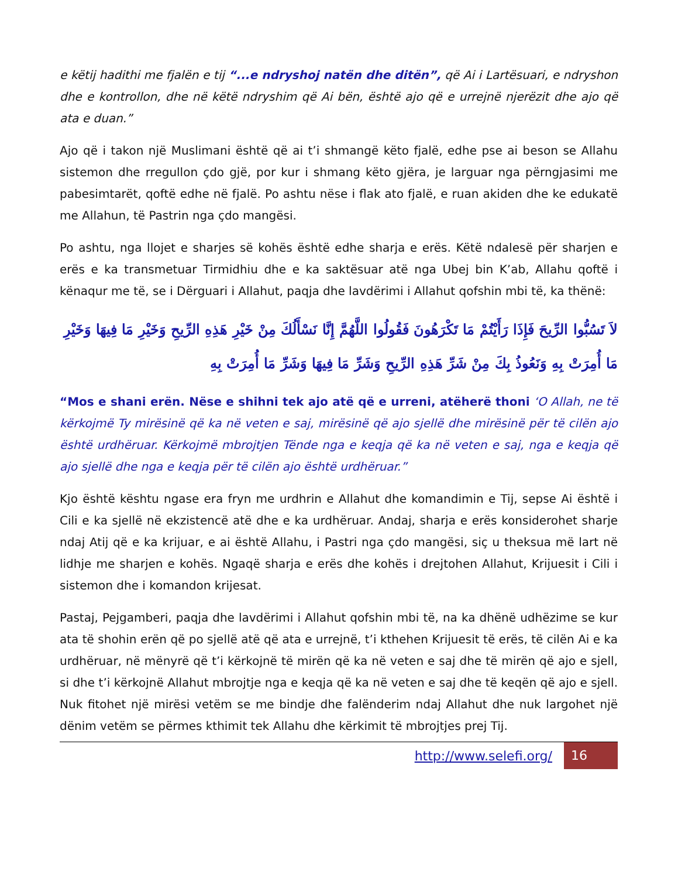e këtij hadithi me fjalën e tij “...e ndryshoj natën dhe ditën”, që Ai i Lartësuari, e ndryshon dhe e kontrollon, dhe në këtë ndryshim që Ai bën, është ajo që e urrejnë njerëzit dhe ajo që ata e duan.”
Ajo që i takon një Muslimani është që ai t’i shmangë këto fjalë, edhe pse ai beson se Allahu sistemon dhe rregullon çdo gjë, por kur i shmang këto gjëra, je larguar nga përngjasimi me pabesimtarët, qoftë edhe në fjalë. Po ashtu nëse i flak ato fjalë, e ruan akiden dhe ke edukatë me Allahun, të Pastrin nga çdo mangësi.
Po ashtu, nga llojet e sharjes së kohës është edhe sharja e erës. Këtë ndalesë për sharjen e erës e ka transmetuar Tirmidhiu dhe e ka saktësuar atë nga Ubej bin K’ab, Allahu qoftë i kënaqur me të, se i Dërguari i Allahut, paqja dhe lavdërimi i Allahut qofshin mbi të, ka thënë:
لاَ تَسُبُّوا الرِّيحَ فَإِذَا رَأَيْتُمْ مَا تَكْرَهُونَ فَقُولُوا اللَّهُمَّ إِنَّا نَسْأَلُكَ مِنْ خَيْرِ هَذِهِ الرِّيحِ وَخَيْرِ مَا فِيهَا وَخَيْرِ مَا أُمِرَتْ بِهِ وَنَعُوذُ بِكَ مِنْ شَرِّ هَذِهِ الرِّيحِ وَشَرِّ مَا فِيهَا وَشَرِّ مَا أُمِرَتْ بِهِ
“Mos e shani erën. Nëse e shihni tek ajo atë që e urreni, atëherë thoni ‘O Allah, ne të kërkojmë Ty mirësinë që ka në veten e saj, mirësinë që ajo sjellë dhe mirësinë për të cilën ajo është urdhëruar. Kërkojmë mbrojtjen Tënde nga e keqja që ka në veten e saj, nga e keqja që ajo sjellë dhe nga e keqja për të cilën ajo është urdhëruar.”
Kjo është kështu ngase era fryn me urdhrin e Allahut dhe komandimin e Tij, sepse Ai është i Cili e ka sjellë në ekzistencë atë dhe e ka urdhëruar. Andaj, sharja e erës konsiderohet sharje ndaj Atij që e ka krijuar, e ai është Allahu, i Pastri nga çdo mangësi, siç u theksua më lart në lidhje me sharjen e kohës. Ngaqë sharja e erës dhe kohës i drejtohen Allahut, Krijuesit i Cili i sistemon dhe i komandon krijesat.
Pastaj, Pejgamberi, paqja dhe lavdërimi i Allahut qofshin mbi të, na ka dhënë udhëzime se kur ata të shohin erën që po sjellë atë që ata e urrejnë, t’i kthehen Krijuesit të erës, të cilën Ai e ka urdhëruar, në mënyrë që t’i kërkojnë të mirën që ka në veten e saj dhe të mirën që ajo e sjell, si dhe t’i kërkojnë Allahut mbrojtje nga e keqja që ka në veten e saj dhe të keqën që ajo e sjell. Nuk fitohet një mirësi vetëm se me bindje dhe falënderim ndaj Allahut dhe nuk largohet një dënim vetëm se përmes kthimit tek Allahu dhe kërkimit të mbrojtjes prej Tij.
http://www.selefi.org/
16